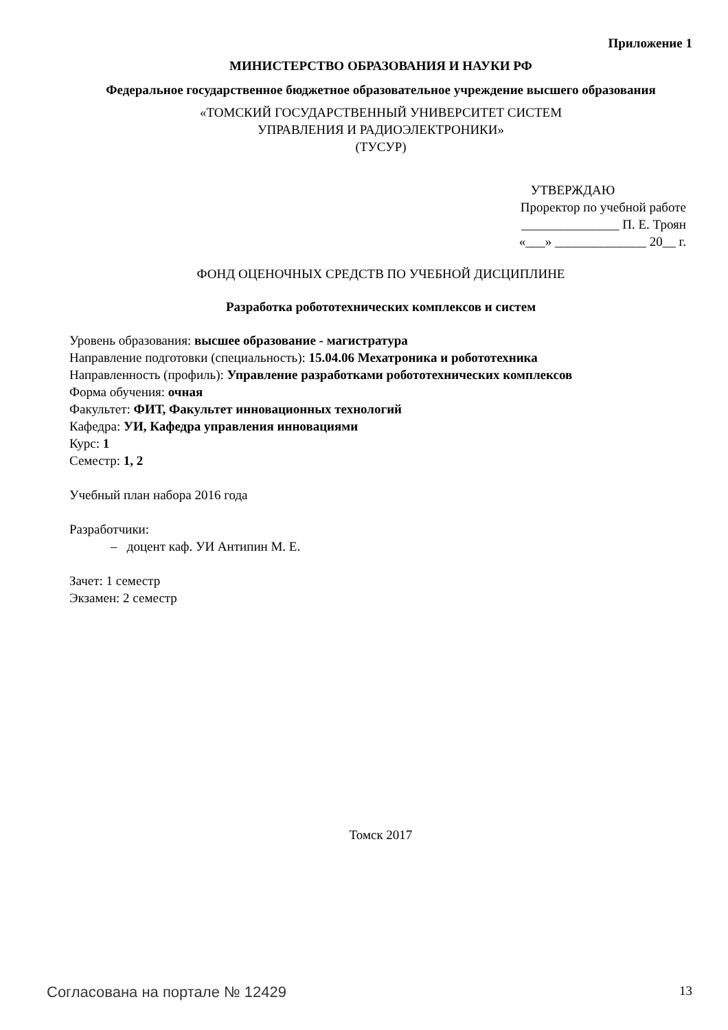Приложение 1
МИНИСТЕРСТВО ОБРАЗОВАНИЯ И НАУКИ РФ
Федеральное государственное бюджетное образовательное учреждение высшего образования
«ТОМСКИЙ ГОСУДАРСТВЕННЫЙ УНИВЕРСИТЕТ СИСТЕМ
УПРАВЛЕНИЯ И РАДИОЭЛЕКТРОНИКИ»
(ТУСУР)
УТВЕРЖДАЮ
Проректор по учебной работе
_______________ П. Е. Троян
«___» ______________ 20__ г.
ФОНД ОЦЕНОЧНЫХ СРЕДСТВ ПО УЧЕБНОЙ ДИСЦИПЛИНЕ
Разработка робототехнических комплексов и систем
Уровень образования: высшее образование - магистратура
Направление подготовки (специальность): 15.04.06 Мехатроника и робототехника
Направленность (профиль): Управление разработками робототехнических комплексов
Форма обучения: очная
Факультет: ФИТ, Факультет инновационных технологий
Кафедра: УИ, Кафедра управления инновациями
Курс: 1
Семестр: 1, 2
Учебный план набора 2016 года
Разработчики:
– доцент каф. УИ Антипин М. Е.
Зачет: 1 семестр
Экзамен: 2 семестр
Томск 2017
Согласована на портале № 12429 13